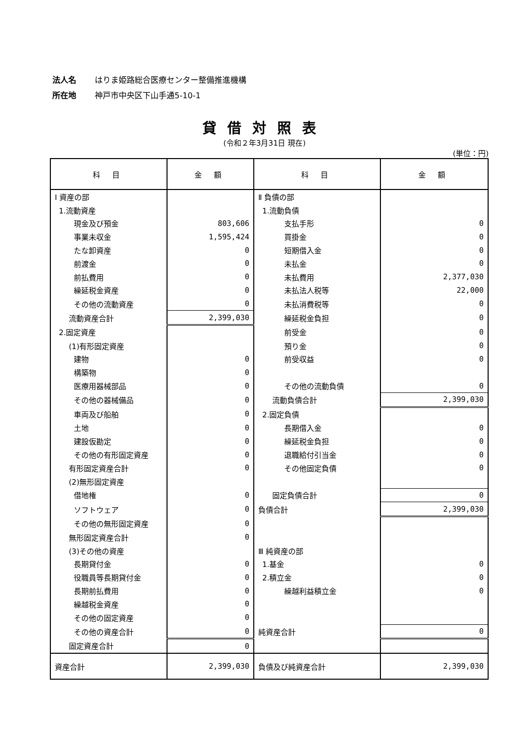法人名 はりま姫路総合医療センター整備推進機構
所在地 神戸市中央区下山手通5-10-1
貸借対照表
(令和２年3月31日 現在)
(単位：円)
| 科 目 | 金 額 | 科 目 | 金 額 |
| --- | --- | --- | --- |
| Ⅰ 資産の部 | | Ⅱ 負債の部 | |
| 1.流動資産 | | 1.流動負債 | |
| 現金及び預金 | 803,606 | 支払手形 | 0 |
| 事業未収金 | 1,595,424 | 買掛金 | 0 |
| たな卸資産 | 0 | 短期借入金 | 0 |
| 前渡金 | 0 | 未払金 | 0 |
| 前払費用 | 0 | 未払費用 | 2,377,030 |
| 繰延税金資産 | 0 | 未払法人税等 | 22,000 |
| その他の流動資産 | 0 | 未払消費税等 | 0 |
| 流動資産合計 | 2,399,030 | 繰延税金負担 | 0 |
| 2.固定資産 | | 前受金 | 0 |
| (1)有形固定資産 | | 預り金 | 0 |
| 建物 | 0 | 前受収益 | 0 |
| 構築物 | 0 | | |
| 医療用器械部品 | 0 | その他の流動負債 | 0 |
| その他の器械備品 | 0 | 流動負債合計 | 2,399,030 |
| 車両及び船舶 | 0 | 2.固定負債 | |
| 土地 | 0 | 長期借入金 | 0 |
| 建設仮勘定 | 0 | 繰延税金負担 | 0 |
| その他の有形固定資産 | 0 | 退職給付引当金 | 0 |
| 有形固定資産合計 | 0 | その他固定負債 | 0 |
| (2)無形固定資産 | | | |
| 借地権 | 0 | 固定負債合計 | 0 |
| ソフトウェア | 0 | 負債合計 | 2,399,030 |
| その他の無形固定資産 | 0 | | |
| 無形固定資産合計 | 0 | | |
| (3)その他の資産 | | Ⅲ 純資産の部 | |
| 長期貸付金 | 0 | 1.基金 | 0 |
| 役職員等長期貸付金 | 0 | 2.積立金 | 0 |
| 長期前払費用 | 0 | 繰越利益積立金 | 0 |
| 繰越税金資産 | 0 | | |
| その他の固定資産 | 0 | | |
| その他の資産合計 | 0 | 純資産合計 | 0 |
| 固定資産合計 | 0 | | |
| 資産合計 | 2,399,030 | 負債及び純資産合計 | 2,399,030 |